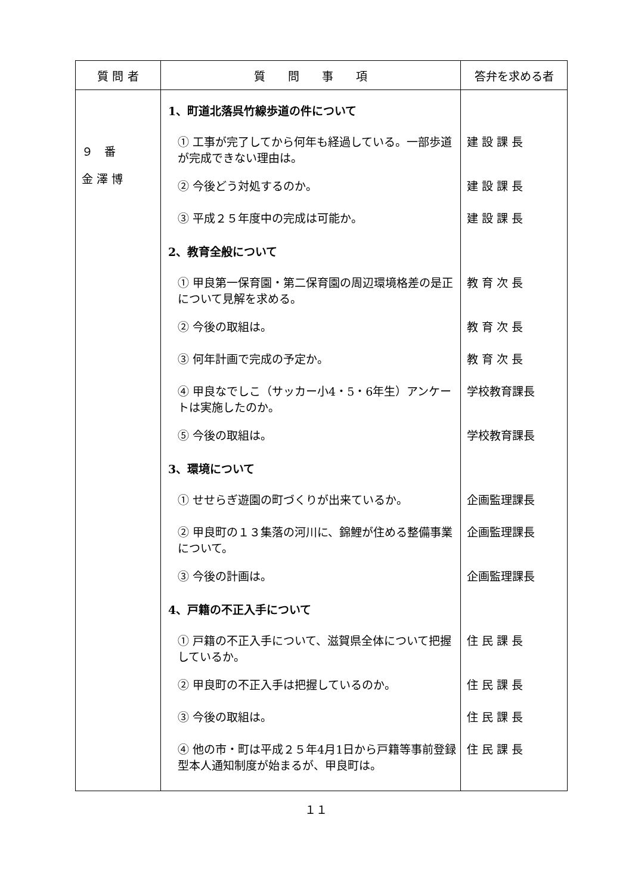| 質 問 者 | 質 問 事 項 | 答弁を求める者 |
| --- | --- | --- |
| ９ 番 金 澤 博 | 1、町道北落呉竹線歩道の件について ① 工事が完了してから何年も経過している。一部歩道が完成できない理由は。 ② 今後どう対処するのか。 ③ 平成２５年度中の完成は可能か。 2、教育全般について ① 甲良第一保育園・第二保育園の周辺環境格差の是正について見解を求める。 ② 今後の取組は。 ③ 何年計画で完成の予定か。 ④ 甲良なでしこ（サッカー小4・5・6年生）アンケートは実施したのか。 ⑤ 今後の取組は。 3、環境について ① せせらぎ遊園の町づくりが出来ているか。 ② 甲良町の１３集落の河川に、錦鯉が住める整備事業について。 ③ 今後の計画は。 4、戸籍の不正入手について ① 戸籍の不正入手について、滋賀県全体について把握しているか。 ② 甲良町の不正入手は把握しているのか。 ③ 今後の取組は。 ④ 他の市・町は平成２５年4月1日から戸籍等事前登録型本人通知制度が始まるが、甲良町は。 | 建 設 課 長 建 設 課 長 建 設 課 長 教 育 次 長 教 育 次 長 教 育 次 長 学校教育課長 学校教育課長 企画監理課長 企画監理課長 企画監理課長 住 民 課 長 住 民 課 長 住 民 課 長 住 民 課 長 |
１１